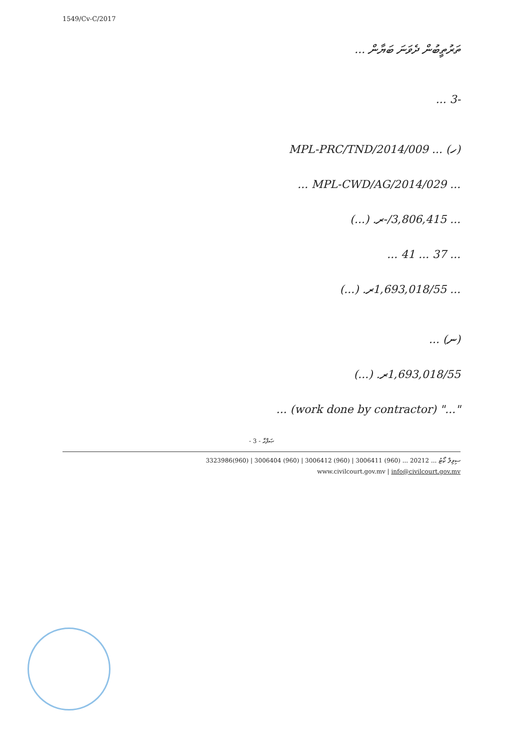1549/Cv-C/2017
ތަރުތީބުން ދެވަނަ ބަޔާން ...
-3 ...
(ހ) ... MPL-PRC/TND/2014/009
... MPL-CWD/AG/2014/029 ...
... 3,806,415/-ރ. (...)
... 37 ... 41 ...
... 1,693,018/55ރ. (...)
(ނ) ...
1,693,018/55ރ. (...)
"..." (work done by contractor) ...
- 3 - ޞަފްޙާ
ސިވިލް ކޯޓު ... 20212 ... (960) 3006411 | (960) 3006412 | (960) 3006404 | (960)3323986
www.civilcourt.gov.mv | info@civilcourt.gov.mv